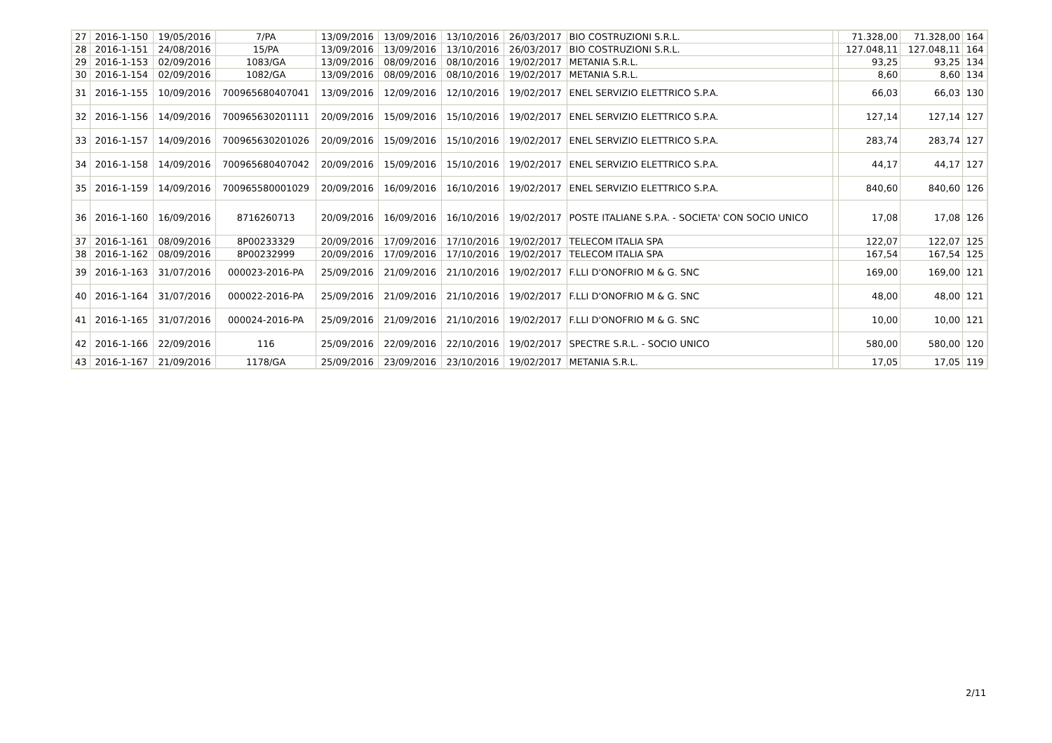| 27 | 2016-1-150 | 19/05/2016 | 7/PA | 13/09/2016 | 13/09/2016 | 13/10/2016 | 26/03/2017 | BIO COSTRUZIONI S.R.L. | | 71.328,00 | 71.328,00 | 164 |
| 28 | 2016-1-151 | 24/08/2016 | 15/PA | 13/09/2016 | 13/09/2016 | 13/10/2016 | 26/03/2017 | BIO COSTRUZIONI S.R.L. | | 127.048,11 | 127.048,11 | 164 |
| 29 | 2016-1-153 | 02/09/2016 | 1083/GA | 13/09/2016 | 08/09/2016 | 08/10/2016 | 19/02/2017 | METANIA S.R.L. | | 93,25 | 93,25 | 134 |
| 30 | 2016-1-154 | 02/09/2016 | 1082/GA | 13/09/2016 | 08/09/2016 | 08/10/2016 | 19/02/2017 | METANIA S.R.L. | | 8,60 | 8,60 | 134 |
| 31 | 2016-1-155 | 10/09/2016 | 700965680407041 | 13/09/2016 | 12/09/2016 | 12/10/2016 | 19/02/2017 | ENEL SERVIZIO ELETTRICO S.P.A. | | 66,03 | 66,03 | 130 |
| 32 | 2016-1-156 | 14/09/2016 | 700965630201111 | 20/09/2016 | 15/09/2016 | 15/10/2016 | 19/02/2017 | ENEL SERVIZIO ELETTRICO S.P.A. | | 127,14 | 127,14 | 127 |
| 33 | 2016-1-157 | 14/09/2016 | 700965630201026 | 20/09/2016 | 15/09/2016 | 15/10/2016 | 19/02/2017 | ENEL SERVIZIO ELETTRICO S.P.A. | | 283,74 | 283,74 | 127 |
| 34 | 2016-1-158 | 14/09/2016 | 700965680407042 | 20/09/2016 | 15/09/2016 | 15/10/2016 | 19/02/2017 | ENEL SERVIZIO ELETTRICO S.P.A. | | 44,17 | 44,17 | 127 |
| 35 | 2016-1-159 | 14/09/2016 | 700965580001029 | 20/09/2016 | 16/09/2016 | 16/10/2016 | 19/02/2017 | ENEL SERVIZIO ELETTRICO S.P.A. | | 840,60 | 840,60 | 126 |
| 36 | 2016-1-160 | 16/09/2016 | 8716260713 | 20/09/2016 | 16/09/2016 | 16/10/2016 | 19/02/2017 | POSTE ITALIANE S.P.A. - SOCIETA' CON SOCIO UNICO | | 17,08 | 17,08 | 126 |
| 37 | 2016-1-161 | 08/09/2016 | 8P00233329 | 20/09/2016 | 17/09/2016 | 17/10/2016 | 19/02/2017 | TELECOM ITALIA SPA | | 122,07 | 122,07 | 125 |
| 38 | 2016-1-162 | 08/09/2016 | 8P00232999 | 20/09/2016 | 17/09/2016 | 17/10/2016 | 19/02/2017 | TELECOM ITALIA SPA | | 167,54 | 167,54 | 125 |
| 39 | 2016-1-163 | 31/07/2016 | 000023-2016-PA | 25/09/2016 | 21/09/2016 | 21/10/2016 | 19/02/2017 | F.LLI D'ONOFRIO M & G. SNC | | 169,00 | 169,00 | 121 |
| 40 | 2016-1-164 | 31/07/2016 | 000022-2016-PA | 25/09/2016 | 21/09/2016 | 21/10/2016 | 19/02/2017 | F.LLI D'ONOFRIO M & G. SNC | | 48,00 | 48,00 | 121 |
| 41 | 2016-1-165 | 31/07/2016 | 000024-2016-PA | 25/09/2016 | 21/09/2016 | 21/10/2016 | 19/02/2017 | F.LLI D'ONOFRIO M & G. SNC | | 10,00 | 10,00 | 121 |
| 42 | 2016-1-166 | 22/09/2016 | 116 | 25/09/2016 | 22/09/2016 | 22/10/2016 | 19/02/2017 | SPECTRE S.R.L. - SOCIO UNICO | | 580,00 | 580,00 | 120 |
| 43 | 2016-1-167 | 21/09/2016 | 1178/GA | 25/09/2016 | 23/09/2016 | 23/10/2016 | 19/02/2017 | METANIA S.R.L. | | 17,05 | 17,05 | 119 |
2/11